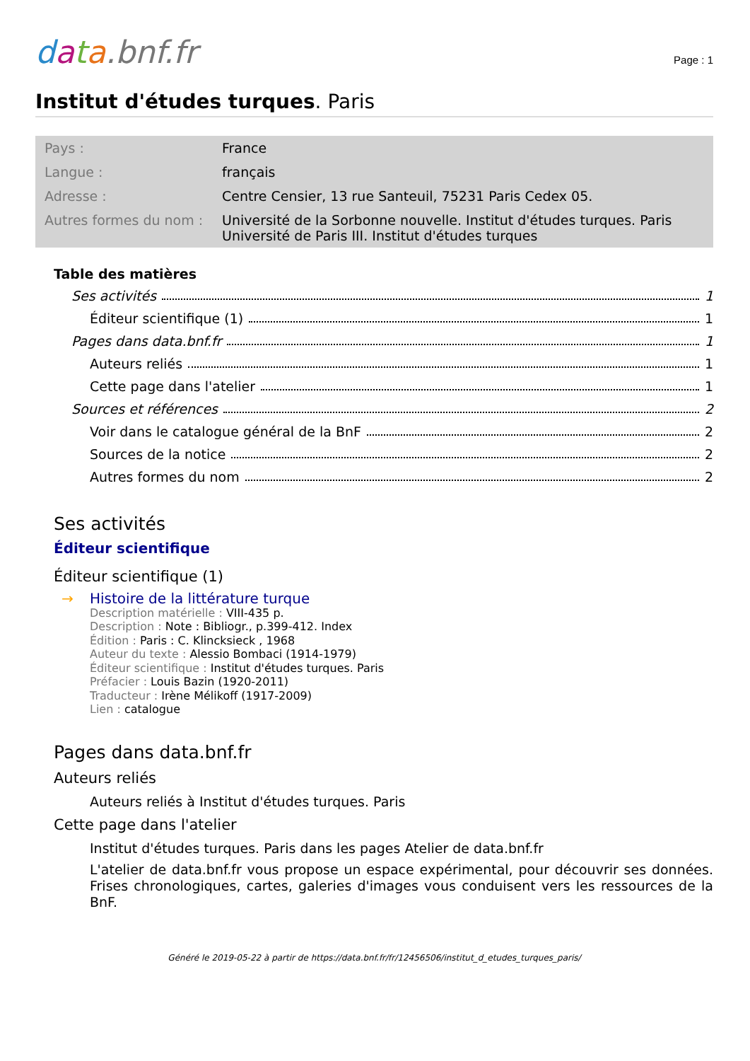data.bnf.fr
Page : 1
Institut d'études turques. Paris
| Pays : | France |
| Langue : | français |
| Adresse : | Centre Censier, 13 rue Santeuil, 75231 Paris Cedex 05. |
| Autres formes du nom : | Université de la Sorbonne nouvelle. Institut d'études turques. Paris Université de Paris III. Institut d'études turques |
Table des matières
Ses activités 1
Éditeur scientifique (1) 1
Pages dans data.bnf.fr 1
Auteurs reliés 1
Cette page dans l'atelier 1
Sources et références 2
Voir dans le catalogue général de la BnF 2
Sources de la notice 2
Autres formes du nom 2
Ses activités
Éditeur scientifique
Éditeur scientifique (1)
→ Histoire de la littérature turque
Description matérielle : VIII-435 p.
Description : Note : Bibliogr., p.399-412. Index
Édition : Paris : C. Klincksieck , 1968
Auteur du texte : Alessio Bombaci (1914-1979)
Éditeur scientifique : Institut d'études turques. Paris
Préfacier : Louis Bazin (1920-2011)
Traducteur : Irène Mélikoff (1917-2009)
Lien : catalogue
Pages dans data.bnf.fr
Auteurs reliés
Auteurs reliés à Institut d'études turques. Paris
Cette page dans l'atelier
Institut d'études turques. Paris dans les pages Atelier de data.bnf.fr
L'atelier de data.bnf.fr vous propose un espace expérimental, pour découvrir ses données. Frises chronologiques, cartes, galeries d'images vous conduisent vers les ressources de la BnF.
Généré le 2019-05-22 à partir de https://data.bnf.fr/fr/12456506/institut_d_etudes_turques_paris/